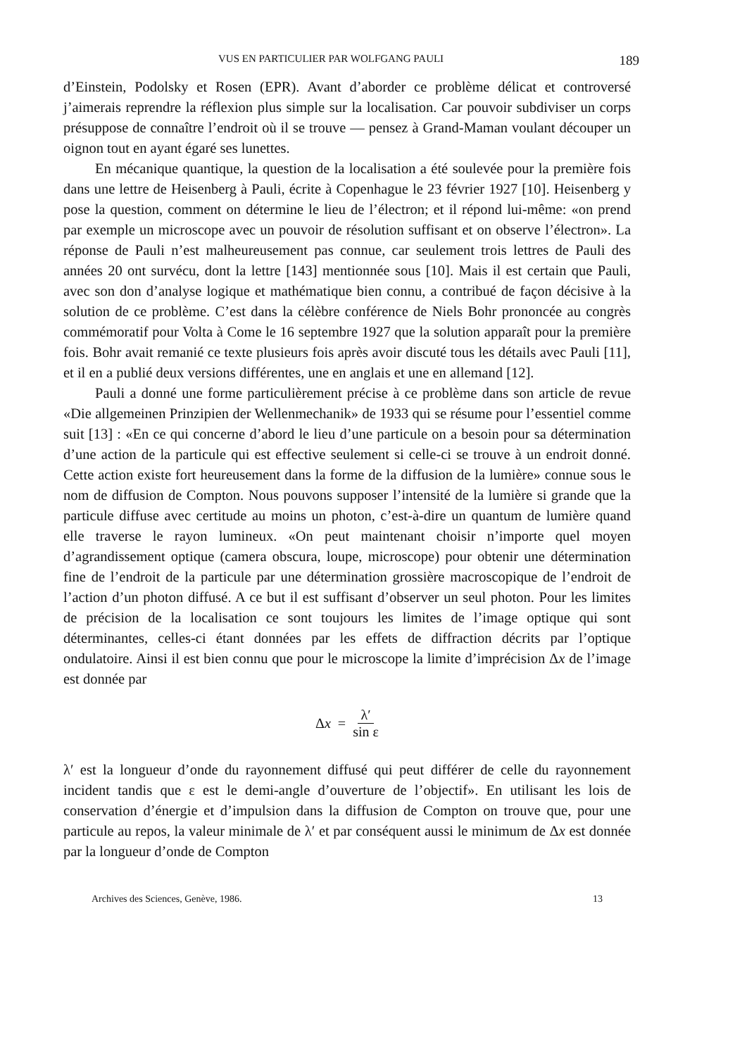VUS EN PARTICULIER PAR WOLFGANG PAULI 189
d’Einstein, Podolsky et Rosen (EPR). Avant d’aborder ce problème délicat et controversé j’aimerais reprendre la réflexion plus simple sur la localisation. Car pouvoir subdiviser un corps présuppose de connaître l’endroit où il se trouve — pensez à Grand-Maman voulant découper un oignon tout en ayant égaré ses lunettes.
En mécanique quantique, la question de la localisation a été soulevée pour la première fois dans une lettre de Heisenberg à Pauli, écrite à Copenhague le 23 février 1927 [10]. Heisenberg y pose la question, comment on détermine le lieu de l’électron; et il répond lui-même: «on prend par exemple un microscope avec un pouvoir de résolution suffisant et on observe l’électron». La réponse de Pauli n’est malheureusement pas connue, car seulement trois lettres de Pauli des années 20 ont survécu, dont la lettre [143] mentionnée sous [10]. Mais il est certain que Pauli, avec son don d’analyse logique et mathématique bien connu, a contribué de façon décisive à la solution de ce problème. C’est dans la célèbre conférence de Niels Bohr prononcée au congrès commémoratif pour Volta à Come le 16 septembre 1927 que la solution apparaît pour la première fois. Bohr avait remanié ce texte plusieurs fois après avoir discuté tous les détails avec Pauli [11], et il en a publié deux versions différentes, une en anglais et une en allemand [12].
Pauli a donné une forme particulièrement précise à ce problème dans son article de revue «Die allgemeinen Prinzipien der Wellenmechanik» de 1933 qui se résume pour l’essentiel comme suit [13] : «En ce qui concerne d’abord le lieu d’une particule on a besoin pour sa détermination d’une action de la particule qui est effective seulement si celle-ci se trouve à un endroit donné. Cette action existe fort heureusement dans la forme de la diffusion de la lumière» connue sous le nom de diffusion de Compton. Nous pouvons supposer l’intensité de la lumière si grande que la particule diffuse avec certitude au moins un photon, c’est-à-dire un quantum de lumière quand elle traverse le rayon lumineux. «On peut maintenant choisir n’importe quel moyen d’agrandissement optique (camera obscura, loupe, microscope) pour obtenir une détermination fine de l’endroit de la particule par une détermination grossière macroscopique de l’endroit de l’action d’un photon diffusé. A ce but il est suffisant d’observer un seul photon. Pour les limites de précision de la localisation ce sont toujours les limites de l’image optique qui sont déterminantes, celles-ci étant données par les effets de diffraction décrits par l’optique ondulatoire. Ainsi il est bien connu que pour le microscope la limite d’imprécision Δx de l’image est donnée par
Δx = λ′ sin ε
λ′ est la longueur d’onde du rayonnement diffusé qui peut différer de celle du rayonnement incident tandis que ε est le demi-angle d’ouverture de l’objectif». En utilisant les lois de conservation d’énergie et d’impulsion dans la diffusion de Compton on trouve que, pour une particule au repos, la valeur minimale de λ′ et par conséquent aussi le minimum de Δx est donnée par la longueur d’onde de Compton
Archives des Sciences, Genève, 1986. 13